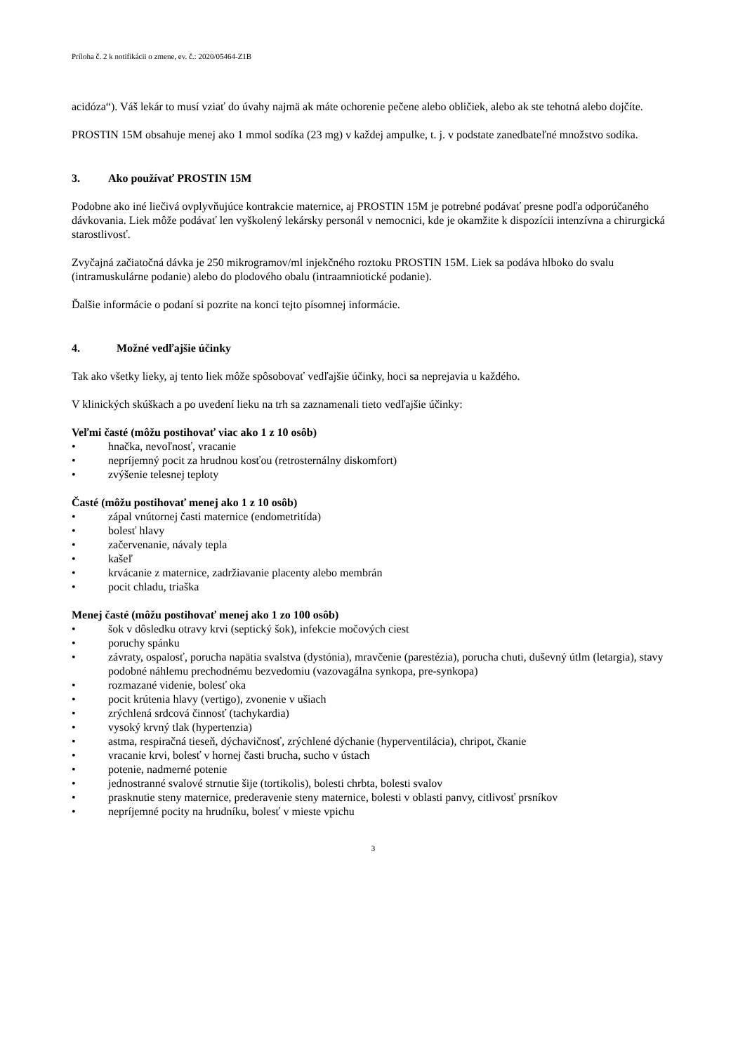Príloha č. 2 k notifikácii o zmene, ev. č.: 2020/05464-Z1B
acidóza“). Váš lekár to musí vziať do úvahy najmä ak máte ochorenie pečene alebo obličiek, alebo ak ste tehotná alebo dojčíte.
PROSTIN 15M obsahuje menej ako 1 mmol sodíka (23 mg) v každej ampulke, t. j. v podstate zanedbateľné množstvo sodíka.
3. Ako používať PROSTIN 15M
Podobne ako iné liečivá ovplyvňujúce kontrakcie maternice, aj PROSTIN 15M je potrebné podávať presne podľa odporúčaného dávkovania. Liek môže podávať len vyškolený lekársky personál v nemocnici, kde je okamžite k dispozícii intenzívna a chirurgická starostlivosť.
Zvyčajná začiatočná dávka je 250 mikrogramov/ml injekčného roztoku PROSTIN 15M. Liek sa podáva hlboko do svalu (intramuskulárne podanie) alebo do plodového obalu (intraamniotické podanie).
Ďalšie informácie o podaní si pozrite na konci tejto písomnej informácie.
4. Možné vedľajšie účinky
Tak ako všetky lieky, aj tento liek môže spôsobovať vedľajšie účinky, hoci sa neprejavia u každého.
V klinických skúškach a po uvedení lieku na trh sa zaznamenali tieto vedľajšie účinky:
Veľmi časté (môžu postihovať viac ako 1 z 10 osôb)
• hnačka, nevoľnosť, vracanie
• nepríjemný pocit za hrudnou kosťou (retrosternálny diskomfort)
• zvýšenie telesnej teploty
Časté (môžu postihovať menej ako 1 z 10 osôb)
• zápal vnútornej časti maternice (endometritída)
• bolesť hlavy
• začervenanie, návaly tepla
• kašeľ
• krvácanie z maternice, zadržiavanie placenty alebo membrán
• pocit chladu, triaška
Menej časté (môžu postihovať menej ako 1 zo 100 osôb)
• šok v dôsledku otravy krvi (septický šok), infekcie močových ciest
• poruchy spánku
• závraty, ospalosť, porucha napätia svalstva (dystónia), mravčenie (parestézia), porucha chuti, duševný útlm (letargia), stavy podobné náhlemu prechodnému bezvedomiu (vazovagálna synkopa, pre-synkopa)
• rozmazané videnie, bolesť oka
• pocit krútenia hlavy (vertigo), zvonenie v ušiach
• zrýchlená srdcová činnosť (tachykardia)
• vysoký krvný tlak (hypertenzia)
• astma, respiračná tieseň, dýchavičnosť, zrýchlené dýchanie (hyperventilácia), chripot, čkanie
• vracanie krvi, bolesť v hornej časti brucha, sucho v ústach
• potenie, nadmerné potenie
• jednostranné svalové strnutie šije (tortikolis), bolesti chrbta, bolesti svalov
• prasknutie steny maternice, prederavenie steny maternice, bolesti v oblasti panvy, citlivosť prsníkov
• nepríjemné pocity na hrudníku, bolesť v mieste vpichu
3